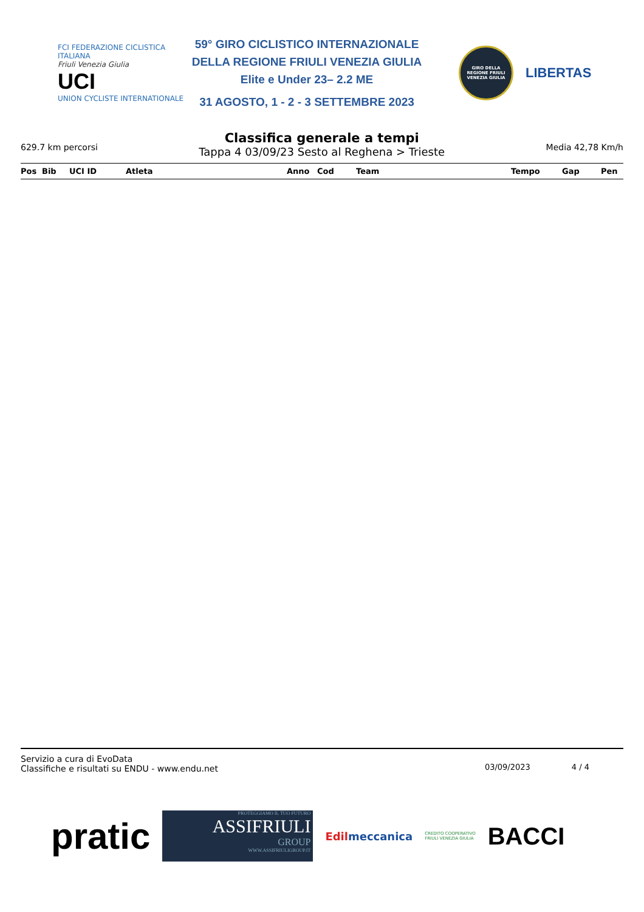FCI FEDERAZIONE CICLISTICA ITALIANA
Friuli Venezia Giulia
UCI
UNION CYCLISTE INTERNATIONALE
59° GIRO CICLISTICO INTERNAZIONALE
DELLA REGIONE FRIULI VENEZIA GIULIA
Elite e Under 23– 2.2 ME
31 AGOSTO, 1 - 2 - 3 SETTEMBRE 2023
GIRO DELLA REGIONE FRIULI VENEZIA GIULIA
LIBERTAS
629.7 km percorsi
Classifica generale a tempi
Tappa 4 03/09/23 Sesto al Reghena > Trieste
Media 42,78 Km/h
| Pos | Bib | UCI ID | Atleta | Anno | Cod | Team | Tempo | Gap | Pen |
| --- | --- | --- | --- | --- | --- | --- | --- | --- | --- |
Servizio a cura di EvoData
Classifiche e risultati su ENDU - www.endu.net
03/09/2023 4 / 4
pratic
PROTEGGIAMO IL TUO FUTURO
ASSIFRIULI
GROUP
WWW.ASSIFRIULIGROUP.IT
Edilmeccanica
CREDITO COOPERATIVO
FRIULI VENEZIA GIULIA
BACCI